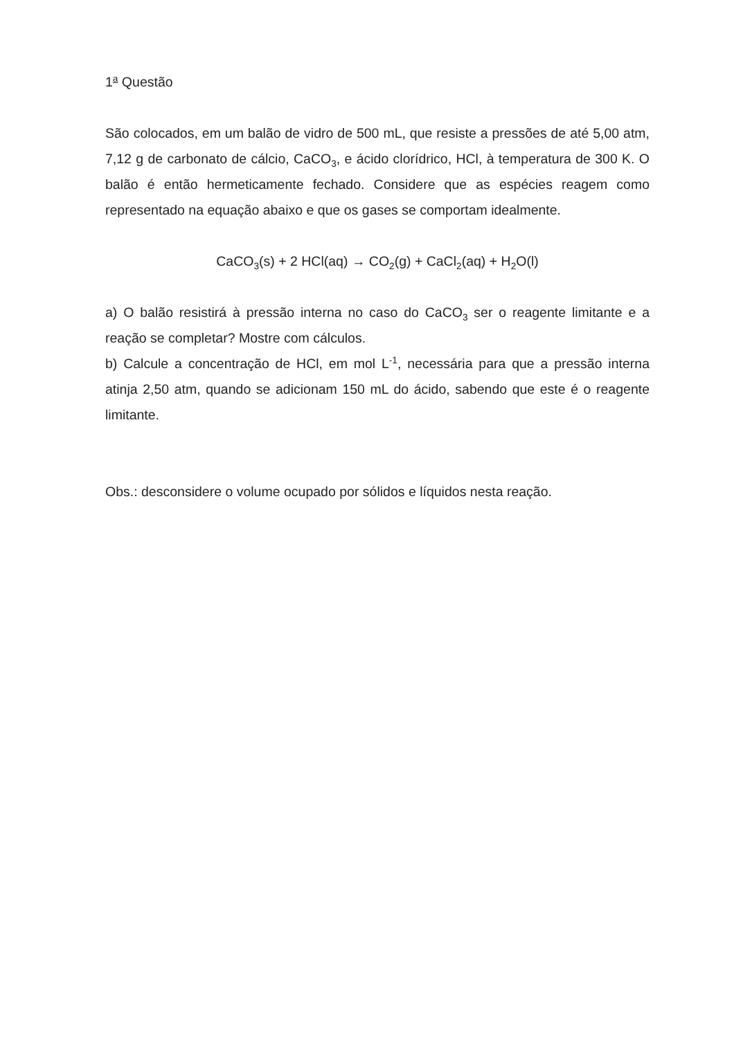1<sup>a</sup> Questão
São colocados, em um balão de vidro de 500 mL, que resiste a pressões de até 5,00 atm, 7,12 g de carbonato de cálcio, CaCO<sub>3</sub>, e ácido clorídrico, HCl, à temperatura de 300 K. O balão é então hermeticamente fechado. Considere que as espécies reagem como representado na equação abaixo e que os gases se comportam idealmente.
CaCO<sub>3</sub>(s) + 2 HCl(aq) → CO<sub>2</sub>(g) + CaCl<sub>2</sub>(aq) + H<sub>2</sub>O(l)
a) O balão resistirá à pressão interna no caso do CaCO<sub>3</sub> ser o reagente limitante e a reação se completar? Mostre com cálculos.
b) Calcule a concentração de HCl, em mol L<sup>-1</sup>, necessária para que a pressão interna atinja 2,50 atm, quando se adicionam 150 mL do ácido, sabendo que este é o reagente limitante.
Obs.: desconsidere o volume ocupado por sólidos e líquidos nesta reação.